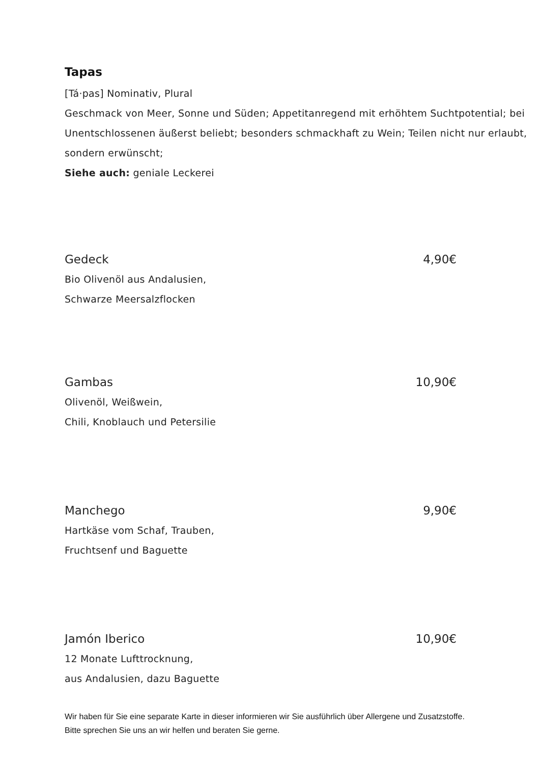Tapas
[Tá·pas] Nominativ, Plural
Geschmack von Meer, Sonne und Süden; Appetitanregend mit erhöhtem Suchtpotential; bei Unentschlossenen äußerst beliebt; besonders schmackhaft zu Wein; Teilen nicht nur erlaubt, sondern erwünscht;
Siehe auch: geniale Leckerei
Gedeck 4,90€
Bio Olivenöl aus Andalusien,
Schwarze Meersalzflocken
Gambas 10,90€
Olivenöl, Weißwein,
Chili, Knoblauch und Petersilie
Manchego 9,90€
Hartkäse vom Schaf, Trauben,
Fruchtsenf und Baguette
Jamón Iberico 10,90€
12 Monate Lufttrocknung,
aus Andalusien, dazu Baguette
Wir haben für Sie eine separate Karte in dieser informieren wir Sie ausführlich über Allergene und Zusatzstoffe. Bitte sprechen Sie uns an wir helfen und beraten Sie gerne.